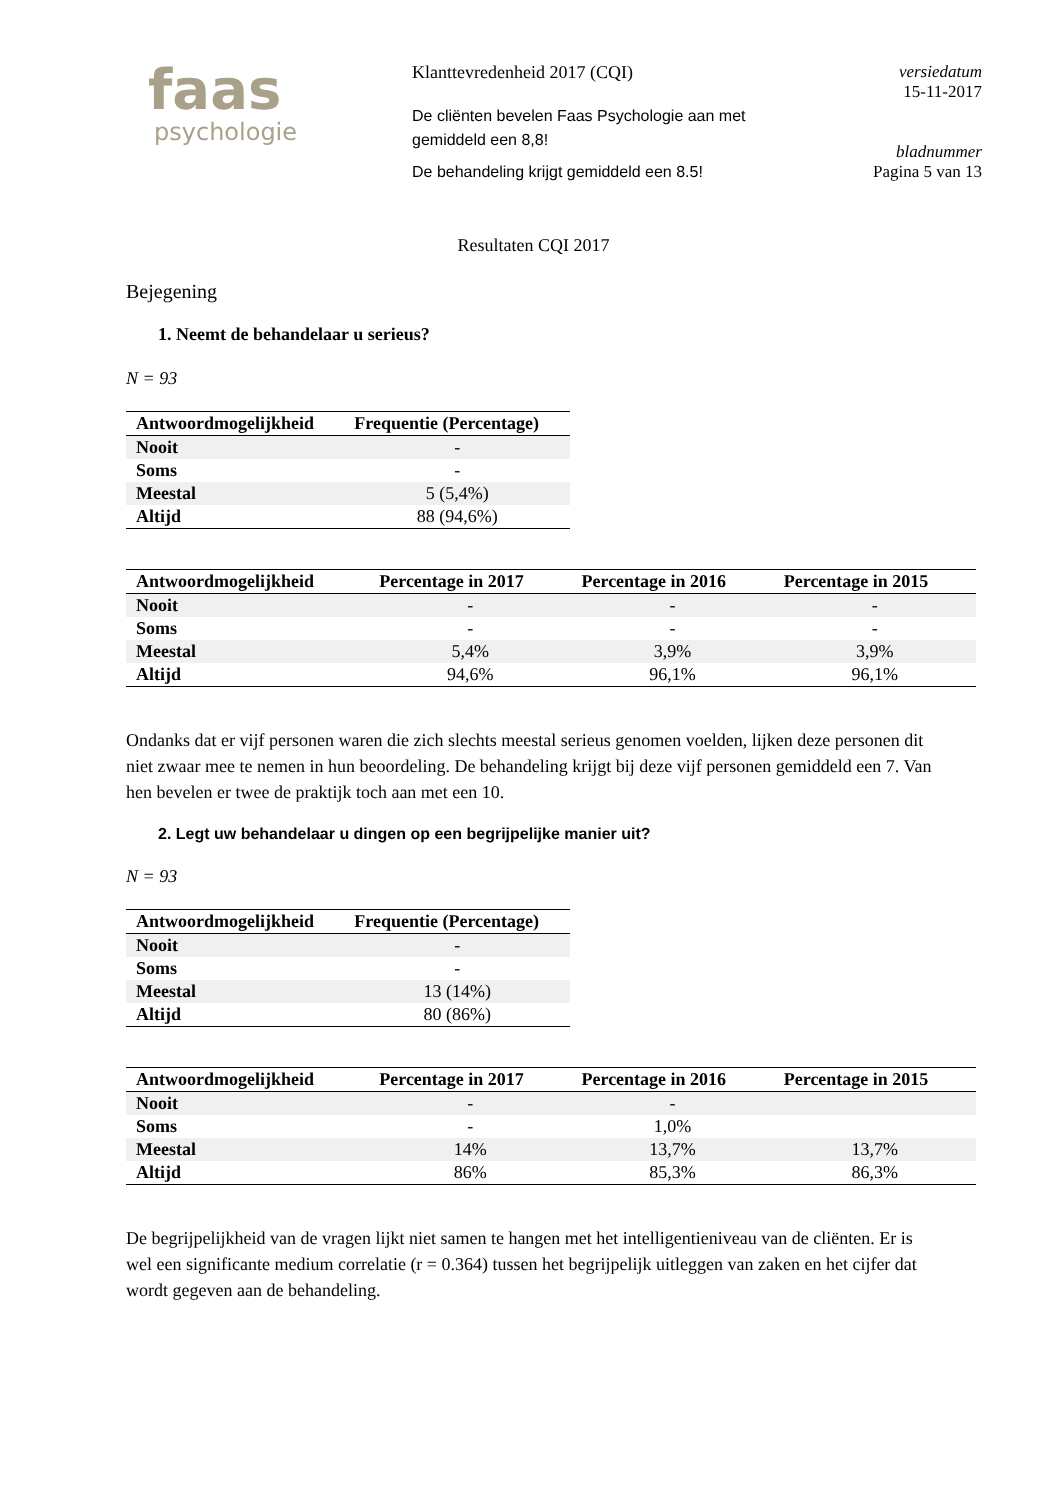faas
psychologie
Klanttevredenheid 2017 (CQI)
De cliënten bevelen Faas Psychologie aan met gemiddeld een 8,8!
De behandeling krijgt gemiddeld een 8.5!
versiedatum
15-11-2017
bladnummer
Pagina 5 van 13
Resultaten CQI 2017
Bejegening
1. Neemt de behandelaar u serieus?
N = 93
| Antwoordmogelijkheid | Frequentie (Percentage) |
| --- | --- |
| Nooit | - |
| Soms | - |
| Meestal | 5 (5,4%) |
| Altijd | 88 (94,6%) |
| Antwoordmogelijkheid | Percentage in 2017 | Percentage in 2016 | Percentage in 2015 |
| --- | --- | --- | --- |
| Nooit | - | - | - |
| Soms | - | - | - |
| Meestal | 5,4% | 3,9% | 3,9% |
| Altijd | 94,6% | 96,1% | 96,1% |
Ondanks dat er vijf personen waren die zich slechts meestal serieus genomen voelden, lijken deze personen dit niet zwaar mee te nemen in hun beoordeling. De behandeling krijgt bij deze vijf personen gemiddeld een 7. Van hen bevelen er twee de praktijk toch aan met een 10.
2. Legt uw behandelaar u dingen op een begrijpelijke manier uit?
N = 93
| Antwoordmogelijkheid | Frequentie (Percentage) |
| --- | --- |
| Nooit | - |
| Soms | - |
| Meestal | 13 (14%) |
| Altijd | 80 (86%) |
| Antwoordmogelijkheid | Percentage in 2017 | Percentage in 2016 | Percentage in 2015 |
| --- | --- | --- | --- |
| Nooit | - | - | |
| Soms | - | 1,0% | |
| Meestal | 14% | 13,7% | 13,7% |
| Altijd | 86% | 85,3% | 86,3% |
De begrijpelijkheid van de vragen lijkt niet samen te hangen met het intelligentieniveau van de cliënten. Er is wel een significante medium correlatie (r = 0.364) tussen het begrijpelijk uitleggen van zaken en het cijfer dat wordt gegeven aan de behandeling.